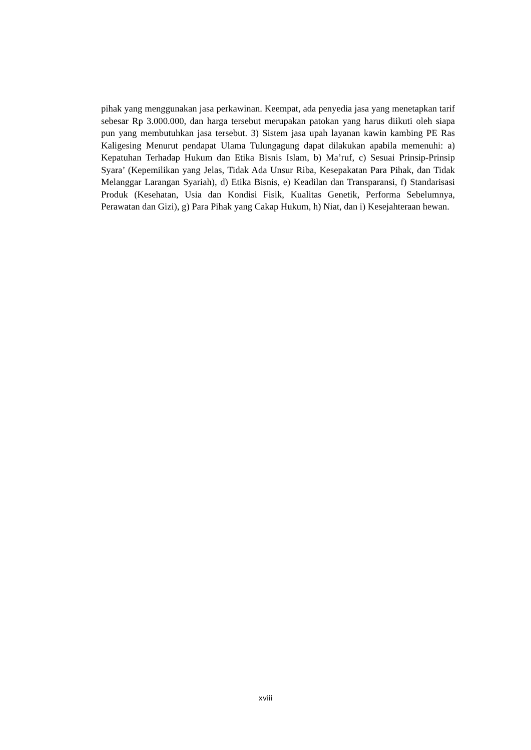pihak yang menggunakan jasa perkawinan. Keempat, ada penyedia jasa yang menetapkan tarif sebesar Rp 3.000.000, dan harga tersebut merupakan patokan yang harus diikuti oleh siapa pun yang membutuhkan jasa tersebut. 3) Sistem jasa upah layanan kawin kambing PE Ras Kaligesing Menurut pendapat Ulama Tulungagung dapat dilakukan apabila memenuhi: a) Kepatuhan Terhadap Hukum dan Etika Bisnis Islam, b) Ma’ruf, c) Sesuai Prinsip-Prinsip Syara’ (Kepemilikan yang Jelas, Tidak Ada Unsur Riba, Kesepakatan Para Pihak, dan Tidak Melanggar Larangan Syariah), d) Etika Bisnis, e) Keadilan dan Transparansi, f) Standarisasi Produk (Kesehatan, Usia dan Kondisi Fisik, Kualitas Genetik, Performa Sebelumnya, Perawatan dan Gizi), g) Para Pihak yang Cakap Hukum, h) Niat, dan i) Kesejahteraan hewan.
xviii